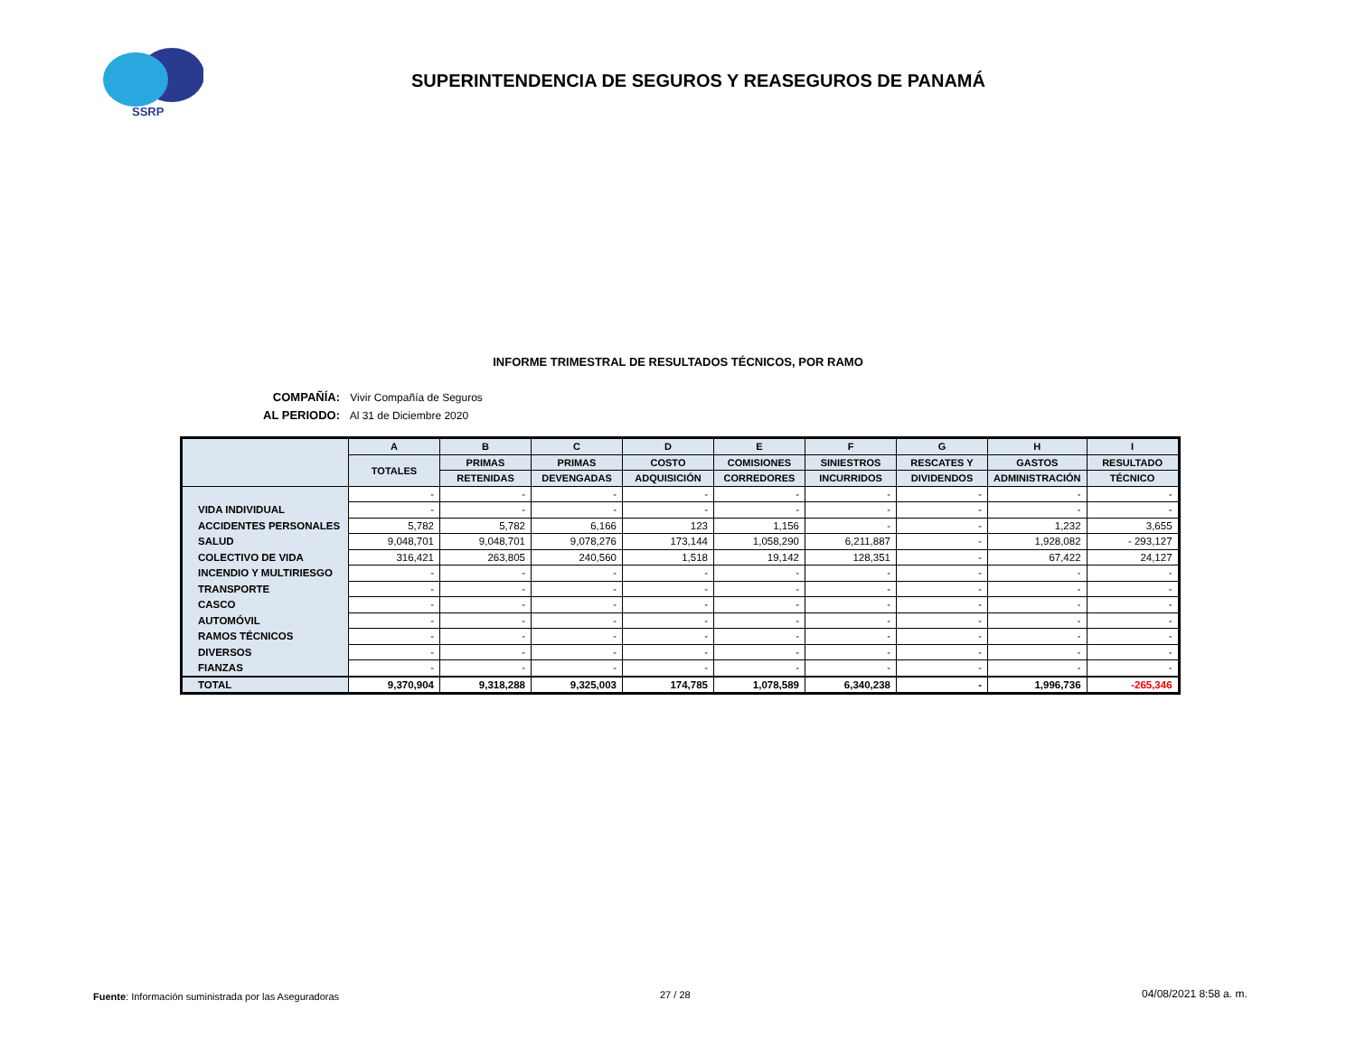SSRP
SUPERINTENDENCIA DE SEGUROS Y REASEGUROS DE PANAMÁ
INFORME TRIMESTRAL DE RESULTADOS TÉCNICOS, POR RAMO
COMPAÑÍA: Vivir Compañía de Seguros
AL PERIODO: Al 31 de Diciembre 2020
| | A | B | C | D | E | F | G | H | I |
| --- | --- | --- | --- | --- | --- | --- | --- | --- | --- |
| | TOTALES | PRIMAS | PRIMAS | COSTO | COMISIONES | SINIESTROS | RESCATES Y | GASTOS | RESULTADO |
| | | RETENIDAS | DEVENGADAS | ADQUISICIÓN | CORREDORES | INCURRIDOS | DIVIDENDOS | ADMINISTRACIÓN | TÉCNICO |
| | - | - | - | - | - | - | - | - | - |
| VIDA INDIVIDUAL | - | - | - | - | - | - | - | - | - |
| ACCIDENTES PERSONALES | 5,782 | 5,782 | 6,166 | 123 | 1,156 | - | - | 1,232 | 3,655 |
| SALUD | 9,048,701 | 9,048,701 | 9,078,276 | 173,144 | 1,058,290 | 6,211,887 | - | 1,928,082 | - 293,127 |
| COLECTIVO DE VIDA | 316,421 | 263,805 | 240,560 | 1,518 | 19,142 | 128,351 | - | 67,422 | 24,127 |
| INCENDIO Y MULTIRIESGO | - | - | - | - | - | - | - | - | - |
| TRANSPORTE | - | - | - | - | - | - | - | - | - |
| CASCO | - | - | - | - | - | - | - | - | - |
| AUTOMÓVIL | - | - | - | - | - | - | - | - | - |
| RAMOS TÉCNICOS | - | - | - | - | - | - | - | - | - |
| DIVERSOS | - | - | - | - | - | - | - | - | - |
| FIANZAS | - | - | - | - | - | - | - | - | - |
| TOTAL | 9,370,904 | 9,318,288 | 9,325,003 | 174,785 | 1,078,589 | 6,340,238 | - | 1,996,736 | -265,346 |
Fuente: Información suministrada por las Aseguradoras
27 / 28 04/08/2021 8:58 a. m.